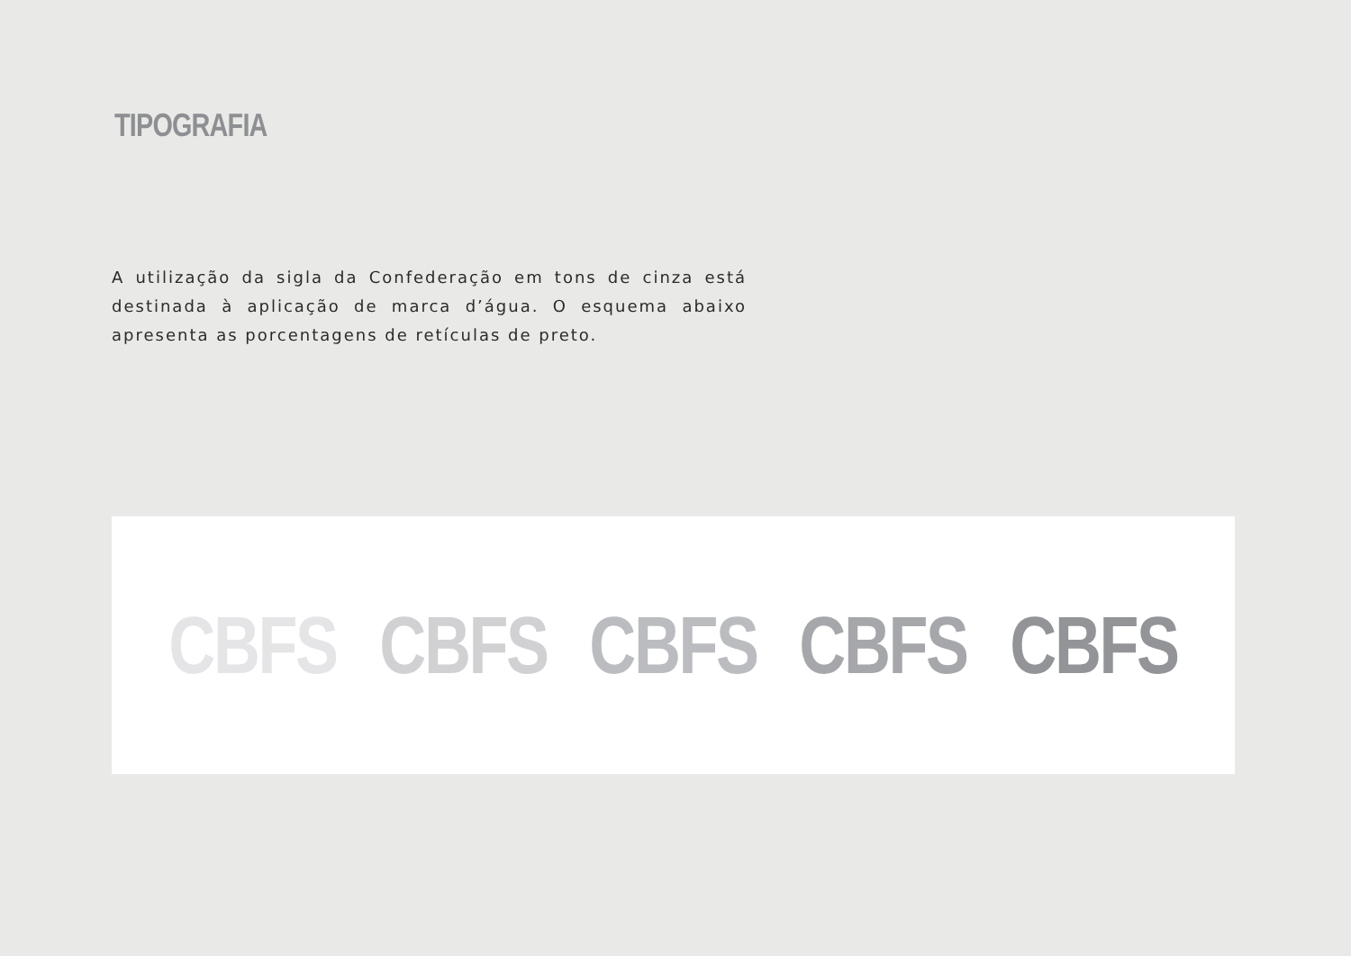TIPOGRAFIA
A utilização da sigla da Confederação em tons de cinza está destinada à aplicação de marca d’água. O esquema abaixo apresenta as porcentagens de retículas de preto.
CBFS CBFS CBFS CBFS CBFS